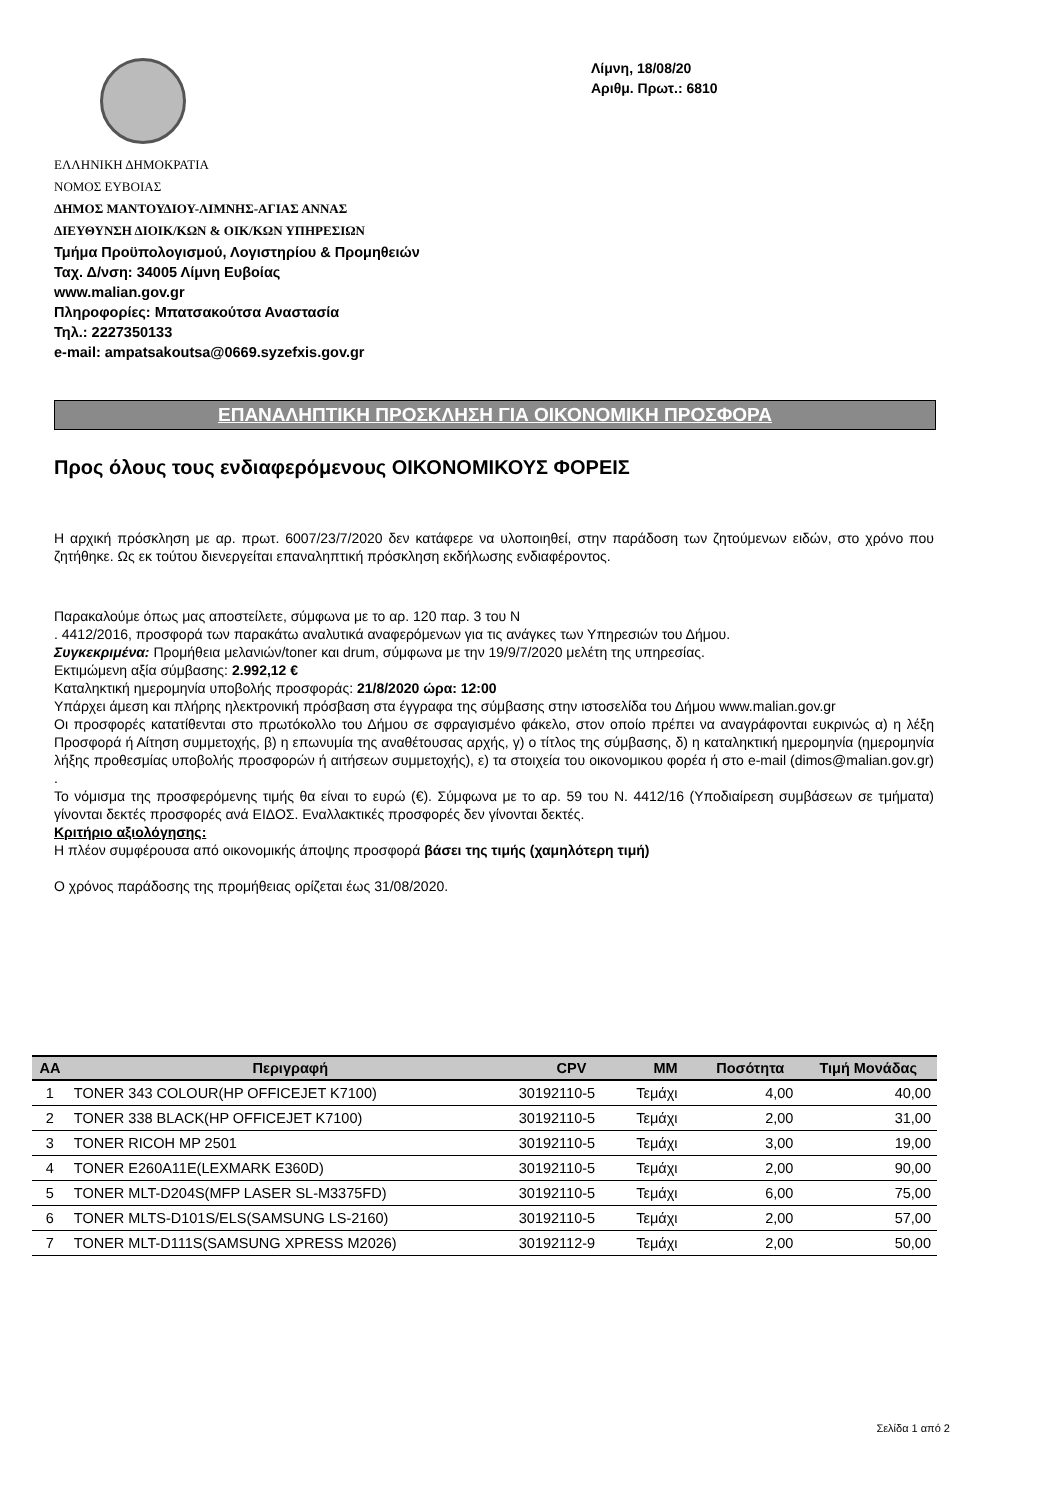Λίμνη, 18/08/20
Αριθμ. Πρωτ.: 6810
ΕΛΛΗΝΙΚΗ ΔΗΜΟΚΡΑΤΙΑ
ΝΟΜΟΣ ΕΥΒΟΙΑΣ
ΔΗΜΟΣ ΜΑΝΤΟΥΔΙΟΥ-ΛΙΜΝΗΣ-ΑΓΙΑΣ ΑΝΝΑΣ
ΔΙΕΥΘΥΝΣΗ ΔΙΟΙΚ/ΚΩΝ & ΟΙΚ/ΚΩΝ ΥΠΗΡΕΣΙΩΝ
Τμήμα Προϋπολογισμού, Λογιστηρίου & Προμηθειών
Ταχ. Δ/νση: 34005 Λίμνη Ευβοίας
www.malian.gov.gr
Πληροφορίες: Μπατσακούτσα Αναστασία
Τηλ.: 2227350133
e-mail: ampatsakoutsa@0669.syzefxis.gov.gr
ΕΠΑΝΑΛΗΠΤΙΚΗ ΠΡΟΣΚΛΗΣΗ ΓΙΑ ΟΙΚΟΝΟΜΙΚΗ ΠΡΟΣΦΟΡΑ
Προς όλους τους ενδιαφερόμενους ΟΙΚΟΝΟΜΙΚΟΥΣ ΦΟΡΕΙΣ
Η αρχική πρόσκληση με αρ. πρωτ. 6007/23/7/2020 δεν κατάφερε να υλοποιηθεί, στην παράδοση των ζητούμενων ειδών, στο χρόνο που ζητήθηκε. Ως εκ τούτου διενεργείται επαναληπτική πρόσκληση εκδήλωσης ενδιαφέροντος.
Παρακαλούμε όπως μας αποστείλετε, σύμφωνα με το αρ. 120 παρ. 3 του Ν
. 4412/2016, προσφορά των παρακάτω αναλυτικά αναφερόμενων για τις ανάγκες των Υπηρεσιών του Δήμου.
Συγκεκριμένα: Προμήθεια μελανιών/toner και drum, σύμφωνα με την 19/9/7/2020 μελέτη της υπηρεσίας.
Εκτιμώμενη αξία σύμβασης: 2.992,12 €
Καταληκτική ημερομηνία υποβολής προσφοράς: 21/8/2020 ώρα: 12:00
Υπάρχει άμεση και πλήρης ηλεκτρονική πρόσβαση στα έγγραφα της σύμβασης στην ιστοσελίδα του Δήμου www.malian.gov.gr
Οι προσφορές κατατίθενται στο πρωτόκολλο του Δήμου σε σφραγισμένο φάκελο, στον οποίο πρέπει να αναγράφονται ευκρινώς α) η λέξη Προσφορά ή Αίτηση συμμετοχής, β) η επωνυμία της αναθέτουσας αρχής, γ) ο τίτλος της σύμβασης, δ) η καταληκτική ημερομηνία (ημερομηνία λήξης προθεσμίας υποβολής προσφορών ή αιτήσεων συμμετοχής), ε) τα στοιχεία του οικονομικου φορέα ή στο e-mail (dimos@malian.gov.gr) .
Το νόμισμα της προσφερόμενης τιμής θα είναι το ευρώ (€). Σύμφωνα με το αρ. 59 του Ν. 4412/16 (Υποδιαίρεση συμβάσεων σε τμήματα) γίνονται δεκτές προσφορές ανά ΕΙΔΟΣ. Εναλλακτικές προσφορές δεν γίνονται δεκτές.
Κριτήριο αξιολόγησης:
Η πλέον συμφέρουσα από οικονομικής άποψης προσφορά βάσει της τιμής (χαμηλότερη τιμή)
Ο χρόνος παράδοσης της προμήθειας ορίζεται έως 31/08/2020.
| ΑΑ | Περιγραφή | CPV | ΜΜ | Ποσότητα | Τιμή Μονάδας |
| --- | --- | --- | --- | --- | --- |
| 1 | TONER 343 COLOUR(HP OFFICEJET K7100) | 30192110-5 | Τεμάχι | 4,00 | 40,00 |
| 2 | TONER 338 BLACK(HP OFFICEJET K7100) | 30192110-5 | Τεμάχι | 2,00 | 31,00 |
| 3 | TONER RICOH MP 2501 | 30192110-5 | Τεμάχι | 3,00 | 19,00 |
| 4 | TONER E260A11E(LEXMARK E360D) | 30192110-5 | Τεμάχι | 2,00 | 90,00 |
| 5 | TONER MLT-D204S(MFP LASER SL-M3375FD) | 30192110-5 | Τεμάχι | 6,00 | 75,00 |
| 6 | TONER MLTS-D101S/ELS(SAMSUNG LS-2160) | 30192110-5 | Τεμάχι | 2,00 | 57,00 |
| 7 | TONER MLT-D111S(SAMSUNG XPRESS M2026) | 30192112-9 | Τεμάχι | 2,00 | 50,00 |
Σελίδα 1 από 2